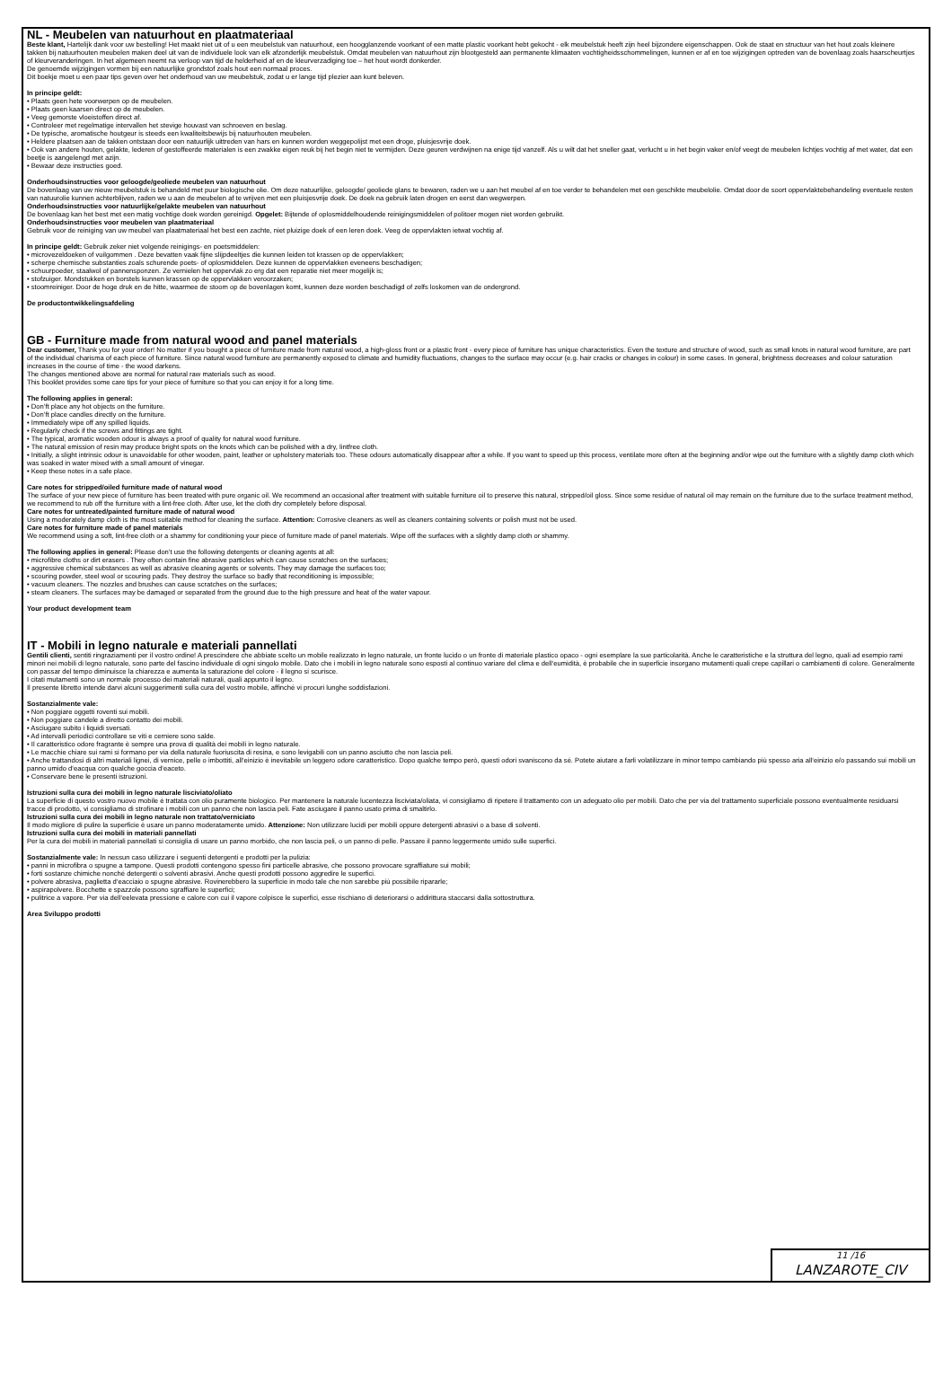NL - Meubelen van natuurhout en plaatmateriaal
Beste klant, Hartelijk dank voor uw bestelling! Het maakt niet uit of u een meubelstuk van natuurhout, een hoogglanzende voorkant of een matte plastic voorkant hebt gekocht - elk meubelstuk heeft zijn heel bijzondere eigenschappen. Ook de staat en structuur van het hout zoals kleinere takken bij natuurhouten meubelen maken deel uit van de individuele look van elk afzonderlijk meubelstuk. Omdat meubelen van natuurhout zijn blootgesteld aan permanente klimaaten vochtigheidsschommelingen, kunnen er af en toe wijzigingen optreden van de bovenlaag zoals haarscheurtjes of kleurveranderingen. In het algemeen neemt na verloop van tijd de helderheid af en de kleurverzadiging toe – het hout wordt donkerder.
De genoemde wijzigingen vormen bij een natuurlijke grondstof zoals hout een normaal proces.
Dit boekje moet u een paar tips geven over het onderhoud van uw meubelstuk, zodat u er lange tijd plezier aan kunt beleven.
In principe geldt:
• Plaats geen hete voorwerpen op de meubelen.
• Plaats geen kaarsen direct op de meubelen.
• Veeg gemorste vloeistoffen direct af.
• Controleer met regelmatige intervallen het stevige houvast van schroeven en beslag.
• De typische, aromatische houtgeur is steeds een kwaliteitsbewijs bij natuurhouten meubelen.
• Heldere plaatsen aan de takken ontstaan door een natuurlijk uittreden van hars en kunnen worden weggepolijst met een droge, pluisjesvrije doek.
• Ook van andere houten, gelakte, lederen of gestoffeerde materialen is een zwakke eigen reuk bij het begin niet te vermijden. Deze geuren verdwijnen na enige tijd vanzelf. Als u wilt dat het sneller gaat, verlucht u in het begin vaker en/of veegt de meubelen lichtjes vochtig af met water, dat een beetje is aangelengd met azijn.
• Bewaar deze instructies goed.
Onderhoudsinstructies voor geloogde/geoliede meubelen van natuurhout
De bovenlaag van uw nieuw meubelstuk is behandeld met puur biologische olie. Om deze natuurlijke, geloogde/ geoliede glans te bewaren, raden we u aan het meubel af en toe verder te behandelen met een geschikte meubelolie. Omdat door de soort oppervlaktebehandeling eventuele resten van natuurolie kunnen achterblijven, raden we u aan de meubelen af te wrijven met een pluisjesvrije doek. De doek na gebruik laten drogen en eerst dan wegwerpen.
Onderhoudsinstructies voor natuurlijke/gelakte meubelen van natuurhout
De bovenlaag kan het best met een matig vochtige doek worden gereinigd. Opgelet: Bijtende of oplosmiddelhoudende reinigingsmiddelen of politoer mogen niet worden gebruikt.
Onderhoudsinstructies voor meubelen van plaatmateriaal
Gebruik voor de reiniging van uw meubel van plaatmateriaal het best een zachte, niet pluizige doek of een leren doek. Veeg de oppervlakten ietwat vochtig af.
In principe geldt: Gebruik zeker niet volgende reinigings- en poetsmiddelen:
• microvezeldoeken of vuilgommen . Deze bevatten vaak fijne slijpdeeltjes die kunnen leiden tot krassen op de oppervlakken;
• scherpe chemische substanties zoals schurende poets- of oplosmiddelen. Deze kunnen de oppervlakken eveneens beschadigen;
• schuurpoeder, staalwol of pannensponzen. Ze vernielen het oppervlak zo erg dat een reparatie niet meer mogelijk is;
• stofzuiger. Mondstukken en borstels kunnen krassen op de oppervlakken veroorzaken;
• stoomreiniger. Door de hoge druk en de hitte, waarmee de stoom op de bovenlagen komt, kunnen deze worden beschadigd of zelfs loskomen van de ondergrond.
De productontwikkelingsafdeling
GB - Furniture made from natural wood and panel materials
Dear customer, Thank you for your order! No matter if you bought a piece of furniture made from natural wood, a high-gloss front or a plastic front - every piece of furniture has unique characteristics. Even the texture and structure of wood, such as small knots in natural wood furniture, are part of the individual charisma of each piece of furniture. Since natural wood furniture are permanently exposed to climate and humidity fluctuations, changes to the surface may occur (e.g. hair cracks or changes in colour) in some cases. In general, brightness decreases and colour saturation increases in the course of time - the wood darkens.
The changes mentioned above are normal for natural raw materials such as wood.
This booklet provides some care tips for your piece of furniture so that you can enjoy it for a long time.
The following applies in general:
• Don’ft place any hot objects on the furniture.
• Don’ft place candles directly on the furniture.
• Immediately wipe off any spilled liquids.
• Regularly check if the screws and fittings are tight.
• The typical, aromatic wooden odour is always a proof of quality for natural wood furniture.
• The natural emission of resin may produce bright spots on the knots which can be polished with a dry, lintfree cloth.
• Initially, a slight intrinsic odour is unavoidable for other wooden, paint, leather or upholstery materials too. These odours automatically disappear after a while. If you want to speed up this process, ventilate more often at the beginning and/or wipe out the furniture with a slightly damp cloth which was soaked in water mixed with a small amount of vinegar.
• Keep these notes in a safe place.
Care notes for stripped/oiled furniture made of natural wood
The surface of your new piece of furniture has been treated with pure organic oil. We recommend an occasional after treatment with suitable furniture oil to preserve this natural, stripped/oil gloss. Since some residue of natural oil may remain on the furniture due to the surface treatment method, we recommend to rub off the furniture with a lint-free cloth. After use, let the cloth dry completely before disposal.
Care notes for untreated/painted furniture made of natural wood
Using a moderately damp cloth is the most suitable method for cleaning the surface. Attention: Corrosive cleaners as well as cleaners containing solvents or polish must not be used.
Care notes for furniture made of panel materials
We recommend using a soft, lint-free cloth or a shammy for conditioning your piece of furniture made of panel materials. Wipe off the surfaces with a slightly damp cloth or shammy.
The following applies in general: Please don’t use the following detergents or cleaning agents at all:
• microfibre cloths or dirt erasers . They often contain fine abrasive particles which can cause scratches on the surfaces;
• aggressive chemical substances as well as abrasive cleaning agents or solvents. They may damage the surfaces too;
• scouring powder, steel wool or scouring pads. They destroy the surface so badly that reconditioning is impossible;
• vacuum cleaners. The nozzles and brushes can cause scratches on the surfaces;
• steam cleaners. The surfaces may be damaged or separated from the ground due to the high pressure and heat of the water vapour.
Your product development team
IT - Mobili in legno naturale e materiali pannellati
Gentili clienti, sentiti ringraziamenti per il vostro ordine! A prescindere che abbiate scelto un mobile realizzato in legno naturale, un fronte lucido o un fronte di materiale plastico opaco - ogni esemplare la sue particolarità. Anche le caratteristiche e la struttura del legno, quali ad esempio rami minori nei mobili di legno naturale, sono parte del fascino individuale di ogni singolo mobile. Dato che i mobili in legno naturale sono esposti al continuo variare del clima e dell‘eumidità, è probabile che in superficie insorgano mutamenti quali crepe capillari o cambiamenti di colore. Generalmente con passar del tempo diminuisce la chiarezza e aumenta la saturazione del colore - il legno si scurisce.
I citati mutamenti sono un normale processo dei materiali naturali, quali appunto il legno.
Il presente libretto intende darvi alcuni suggerimenti sulla cura del vostro mobile, affinché vi procuri lunghe soddisfazioni.
Sostanzialmente vale:
• Non poggiare oggetti roventi sui mobili.
• Non poggiare candele a diretto contatto dei mobili.
• Asciugare subito i liquidi sversati.
• Ad intervalli periodici controllare se viti e cerniere sono salde.
• Il caratteristico odore fragrante è sempre una prova di qualità dei mobili in legno naturale.
• Le macchie chiare sui rami si formano per via della naturale fuoriuscita di resina, e sono levigabili con un panno asciutto che non lascia peli.
• Anche trattandosi di altri materiali lignei, di vernice, pelle o imbottiti, all‘einizio è inevitabile un leggero odore caratteristico. Dopo qualche tempo però, questi odori svaniscono da sé. Potete aiutare a farli volatilizzare in minor tempo cambiando più spesso aria all‘einizio e/o passando sui mobili un panno umido d‘eacqua con qualche goccia d‘eaceto.
• Conservare bene le presenti istruzioni.
Istruzioni sulla cura dei mobili in legno naturale lisciviato/oliato
La superficie di questo vostro nuovo mobile è trattata con olio puramente biologico. Per mantenere la naturale lucentezza lisciviata/oliata, vi consigliamo di ripetere il trattamento con un adeguato olio per mobili. Dato che per via del trattamento superficiale possono eventualmente residuarsi tracce di prodotto, vi consigliamo di strofinare i mobili con un panno che non lascia peli. Fate asciugare il panno usato prima di smaltirlo.
Istruzioni sulla cura dei mobili in legno naturale non trattato/verniciato
Il modo migliore di pulire la superficie è usare un panno moderatamente umido. Attenzione: Non utilizzare lucidi per mobili oppure detergenti abrasivi o a base di solventi.
Istruzioni sulla cura dei mobili in materiali pannellati
Per la cura dei mobili in materiali pannellati si consiglia di usare un panno morbido, che non lascia peli, o un panno di pelle. Passare il panno leggermente umido sulle superfici.
Sostanzialmente vale: In nessun caso utilizzare i seguenti detergenti e prodotti per la pulizia:
• panni in microfibra o spugne a tampone. Questi prodotti contengono spesso fini particelle abrasive, che possono provocare sgraffiature sui mobili;
• forti sostanze chimiche nonché detergenti o solventi abrasivi. Anche questi prodotti possono aggredire le superfici.
• polvere abrasiva, paglietta d‘eacciaio o spugne abrasive. Rovinerebbero la superficie in modo tale che non sarebbe più possibile ripararle;
• aspirapolvere. Bocchette e spazzole possono sgraffiare le superfici;
• pulitrice a vapore. Per via dell‘eelevata pressione e calore con cui il vapore colpisce le superfici, esse rischiano di deteriorarsi o addirittura staccarsi dalla sottostruttura.
Area Sviluppo prodotti
11 /16
LANZAROTE_CIV